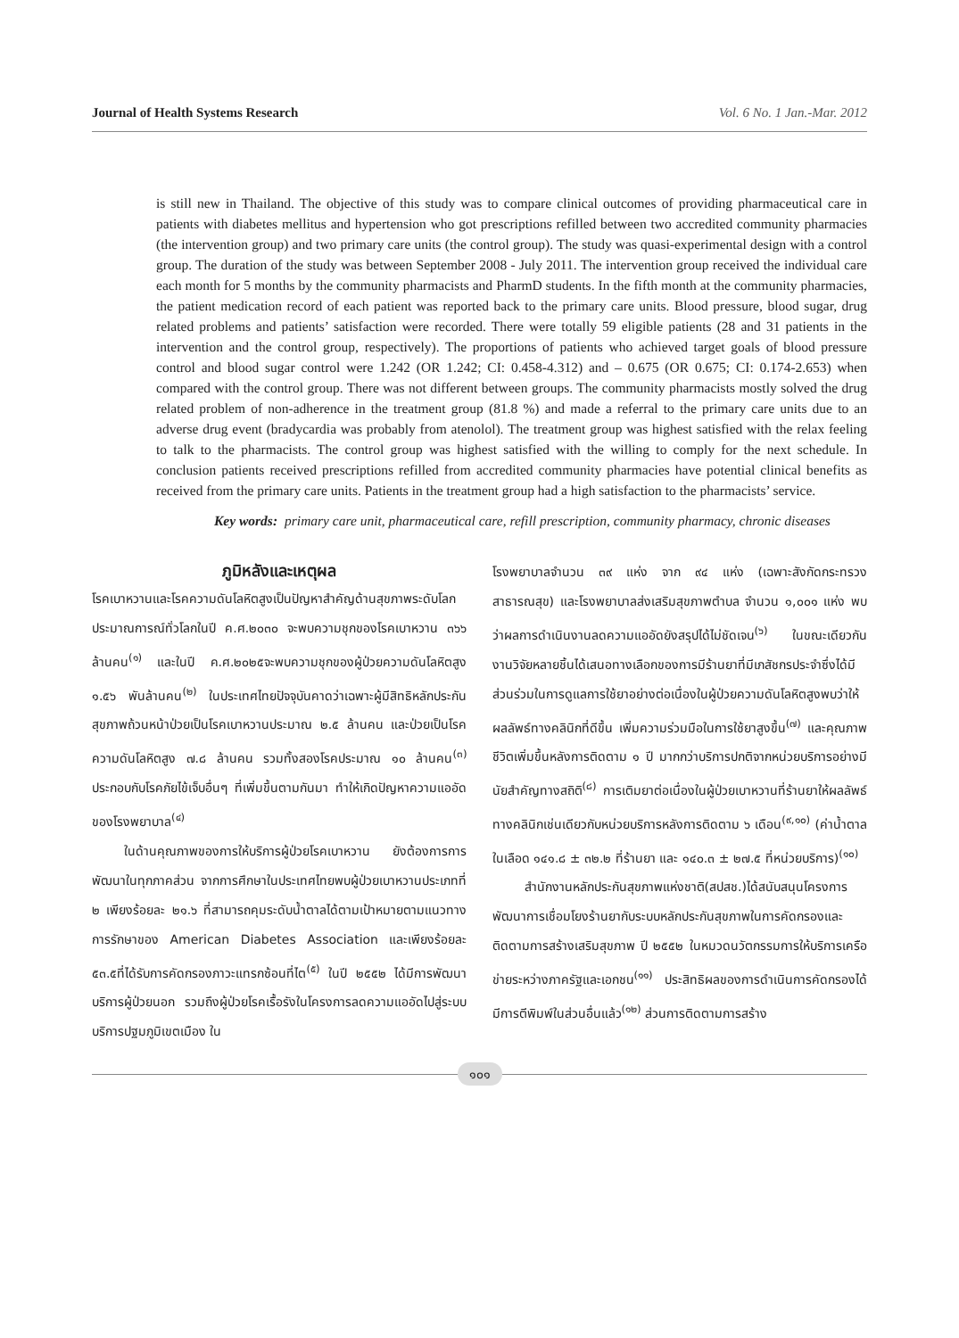Journal of Health Systems Research Vol. 6 No. 1 Jan.-Mar. 2012
is still new in Thailand. The objective of this study was to compare clinical outcomes of providing pharmaceutical care in patients with diabetes mellitus and hypertension who got prescriptions refilled between two accredited community pharmacies (the intervention group) and two primary care units (the control group). The study was quasi-experimental design with a control group. The duration of the study was between September 2008 - July 2011. The intervention group received the individual care each month for 5 months by the community pharmacists and PharmD students. In the fifth month at the community pharmacies, the patient medication record of each patient was reported back to the primary care units. Blood pressure, blood sugar, drug related problems and patients’ satisfaction were recorded. There were totally 59 eligible patients (28 and 31 patients in the intervention and the control group, respectively). The proportions of patients who achieved target goals of blood pressure control and blood sugar control were 1.242 (OR 1.242; CI: 0.458-4.312) and – 0.675 (OR 0.675; CI: 0.174-2.653) when compared with the control group. There was not different between groups. The community pharmacists mostly solved the drug related problem of non-adherence in the treatment group (81.8 %) and made a referral to the primary care units due to an adverse drug event (bradycardia was probably from atenolol). The treatment group was highest satisfied with the relax feeling to talk to the pharmacists. The control group was highest satisfied with the willing to comply for the next schedule. In conclusion patients received prescriptions refilled from accredited community pharmacies have potential clinical benefits as received from the primary care units. Patients in the treatment group had a high satisfaction to the pharmacists’ service.
Key words: primary care unit, pharmaceutical care, refill prescription, community pharmacy, chronic diseases
ภูมิหลังและเหตุผล
โรคเบาหวานและโรคความดันโลหิตสูงเป็นปัญหาสำคัญด้านสุขภาพระดับโลก ประมาณการณ์ทั่วโลกในปี ค.ศ.๒๐๓๐ จะพบความชุกของโรคเบาหวาน ๓๖๖ ล้านคน<sup>(๑)</sup> และในปี ค.ศ.๒๐๒๕จะพบความชุกของผู้ป่วยความดันโลหิตสูง ๑.๕๖ พันล้านคน<sup>(๒)</sup> ในประเทศไทยปัจจุบันคาดว่าเฉพาะผู้มีสิทธิหลักประกันสุขภาพถ้วนหน้าป่วยเป็นโรคเบาหวานประมาณ ๒.๕ ล้านคน และป่วยเป็นโรคความดันโลหิตสูง ๗.๘ ล้านคน รวมทั้งสองโรคประมาณ ๑๐ ล้านคน<sup>(๓)</sup> ประกอบกับโรคภัยไข้เจ็บอื่นๆ ที่เพิ่มขึ้นตามกันมา ทำให้เกิดปัญหาความแออัดของโรงพยาบาล<sup>(๔)</sup>
ในด้านคุณภาพของการให้บริการผู้ป่วยโรคเบาหวาน ยังต้องการการพัฒนาในทุกภาคส่วน จากการศึกษาในประเทศไทยพบผู้ป่วยเบาหวานประเภทที่ ๒ เพียงร้อยละ ๒๑.๖ ที่สามารถคุมระดับน้ำตาลได้ตามเป้าหมายตามแนวทางการรักษาของ American Diabetes Association และเพียงร้อยละ ๕๓.๕ที่ได้รับการคัดกรองภาวะแทรกซ้อนที่ไต<sup>(๕)</sup> ในปี ๒๕๕๒ ได้มีการพัฒนาบริการผู้ป่วยนอก รวมถึงผู้ป่วยโรคเรื้อรังในโครงการลดความแออัดไปสู่ระบบบริการปฐมภูมิเขตเมือง ใน
โรงพยาบาลจำนวน ๓๙ แห่ง จาก ๙๔ แห่ง (เฉพาะสังกัดกระทรวงสาธารณสุข) และโรงพยาบาลส่งเสริมสุขภาพตำบล จำนวน ๑,๐๐๑ แห่ง พบว่าผลการดำเนินงานลดความแออัดยังสรุปได้ไม่ชัดเจน<sup>(๖)</sup> ในขณะเดียวกันงานวิจัยหลายชิ้นได้เสนอทางเลือกของการมีร้านยาที่มีเภสัชกรประจำซึ่งได้มีส่วนร่วมในการดูแลการใช้ยาอย่างต่อเนื่องในผู้ป่วยความดันโลหิตสูงพบว่าให้ผลลัพธ์ทางคลินิกที่ดีขึ้น เพิ่มความร่วมมือในการใช้ยาสูงขึ้น<sup>(๗)</sup> และคุณภาพชีวิตเพิ่มขึ้นหลังการติดตาม ๑ ปี มากกว่าบริการปกติจากหน่วยบริการอย่างมีนัยสำคัญทางสถิติ<sup>(๘)</sup> การเติมยาต่อเนื่องในผู้ป่วยเบาหวานที่ร้านยาให้ผลลัพธ์ทางคลินิกเช่นเดียวกับหน่วยบริการหลังการติดตาม ๖ เดือน<sup>(๙,๑๐)</sup> (ค่าน้ำตาลในเลือด ๑๔๑.๘ ± ๓๒.๒ ที่ร้านยา และ ๑๔๐.๓ ± ๒๗.๕ ที่หน่วยบริการ)<sup>(๑๐)</sup>
สำนักงานหลักประกันสุขภาพแห่งชาติ(สปสช.)ได้สนับสนุนโครงการพัฒนาการเชื่อมโยงร้านยากับระบบหลักประกันสุขภาพในการคัดกรองและติดตามการสร้างเสริมสุขภาพ ปี ๒๕๕๒ ในหมวดนวัตกรรมการให้บริการเครือข่ายระหว่างภาครัฐและเอกชน<sup>(๑๑)</sup> ประสิทธิผลของการดำเนินการคัดกรองได้มีการตีพิมพ์ในส่วนอื่นแล้ว<sup>(๑๒)</sup> ส่วนการติดตามการสร้าง
๑๐๑